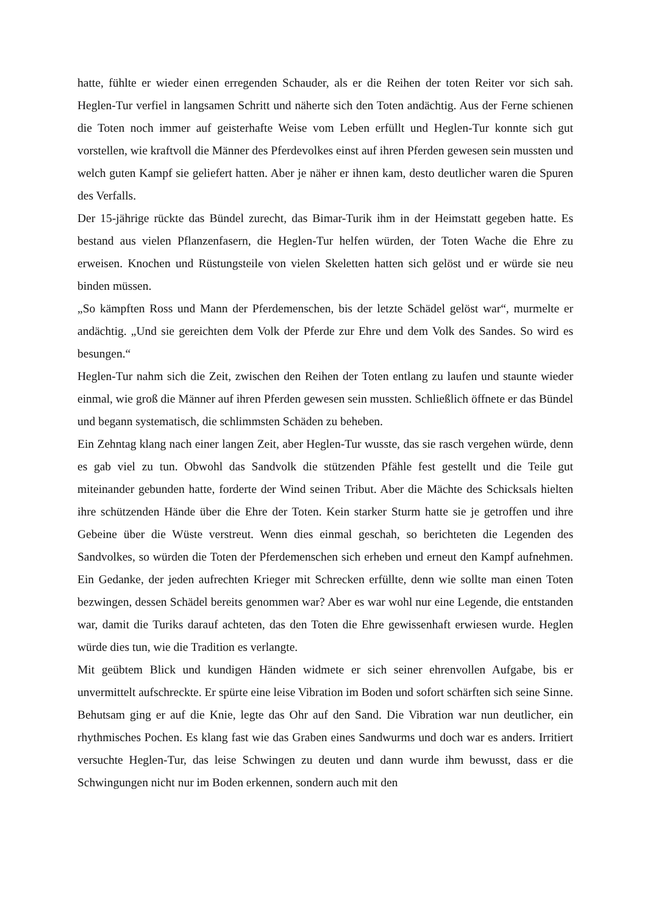hatte, fühlte er wieder einen erregenden Schauder, als er die Reihen der toten Reiter vor sich sah. Heglen-Tur verfiel in langsamen Schritt und näherte sich den Toten andächtig. Aus der Ferne schienen die Toten noch immer auf geisterhafte Weise vom Leben erfüllt und Heglen-Tur konnte sich gut vorstellen, wie kraftvoll die Männer des Pferdevolkes einst auf ihren Pferden gewesen sein mussten und welch guten Kampf sie geliefert hatten. Aber je näher er ihnen kam, desto deutlicher waren die Spuren des Verfalls.
Der 15-jährige rückte das Bündel zurecht, das Bimar-Turik ihm in der Heimstatt gegeben hatte. Es bestand aus vielen Pflanzenfasern, die Heglen-Tur helfen würden, der Toten Wache die Ehre zu erweisen. Knochen und Rüstungsteile von vielen Skeletten hatten sich gelöst und er würde sie neu binden müssen.
„So kämpften Ross und Mann der Pferdemenschen, bis der letzte Schädel gelöst war“, murmelte er andächtig. „Und sie gereichten dem Volk der Pferde zur Ehre und dem Volk des Sandes. So wird es besungen.“
Heglen-Tur nahm sich die Zeit, zwischen den Reihen der Toten entlang zu laufen und staunte wieder einmal, wie groß die Männer auf ihren Pferden gewesen sein mussten. Schließlich öffnete er das Bündel und begann systematisch, die schlimmsten Schäden zu beheben.
Ein Zehntag klang nach einer langen Zeit, aber Heglen-Tur wusste, das sie rasch vergehen würde, denn es gab viel zu tun. Obwohl das Sandvolk die stützenden Pfähle fest gestellt und die Teile gut miteinander gebunden hatte, forderte der Wind seinen Tribut. Aber die Mächte des Schicksals hielten ihre schützenden Hände über die Ehre der Toten. Kein starker Sturm hatte sie je getroffen und ihre Gebeine über die Wüste verstreut. Wenn dies einmal geschah, so berichteten die Legenden des Sandvolkes, so würden die Toten der Pferdemenschen sich erheben und erneut den Kampf aufnehmen. Ein Gedanke, der jeden aufrechten Krieger mit Schrecken erfüllte, denn wie sollte man einen Toten bezwingen, dessen Schädel bereits genommen war? Aber es war wohl nur eine Legende, die entstanden war, damit die Turiks darauf achteten, das den Toten die Ehre gewissenhaft erwiesen wurde. Heglen würde dies tun, wie die Tradition es verlangte.
Mit geübtem Blick und kundigen Händen widmete er sich seiner ehrenvollen Aufgabe, bis er unvermittelt aufschreckte. Er spürte eine leise Vibration im Boden und sofort schärften sich seine Sinne.
Behutsam ging er auf die Knie, legte das Ohr auf den Sand. Die Vibration war nun deutlicher, ein rhythmisches Pochen. Es klang fast wie das Graben eines Sandwurms und doch war es anders. Irritiert versuchte Heglen-Tur, das leise Schwingen zu deuten und dann wurde ihm bewusst, dass er die Schwingungen nicht nur im Boden erkennen, sondern auch mit den